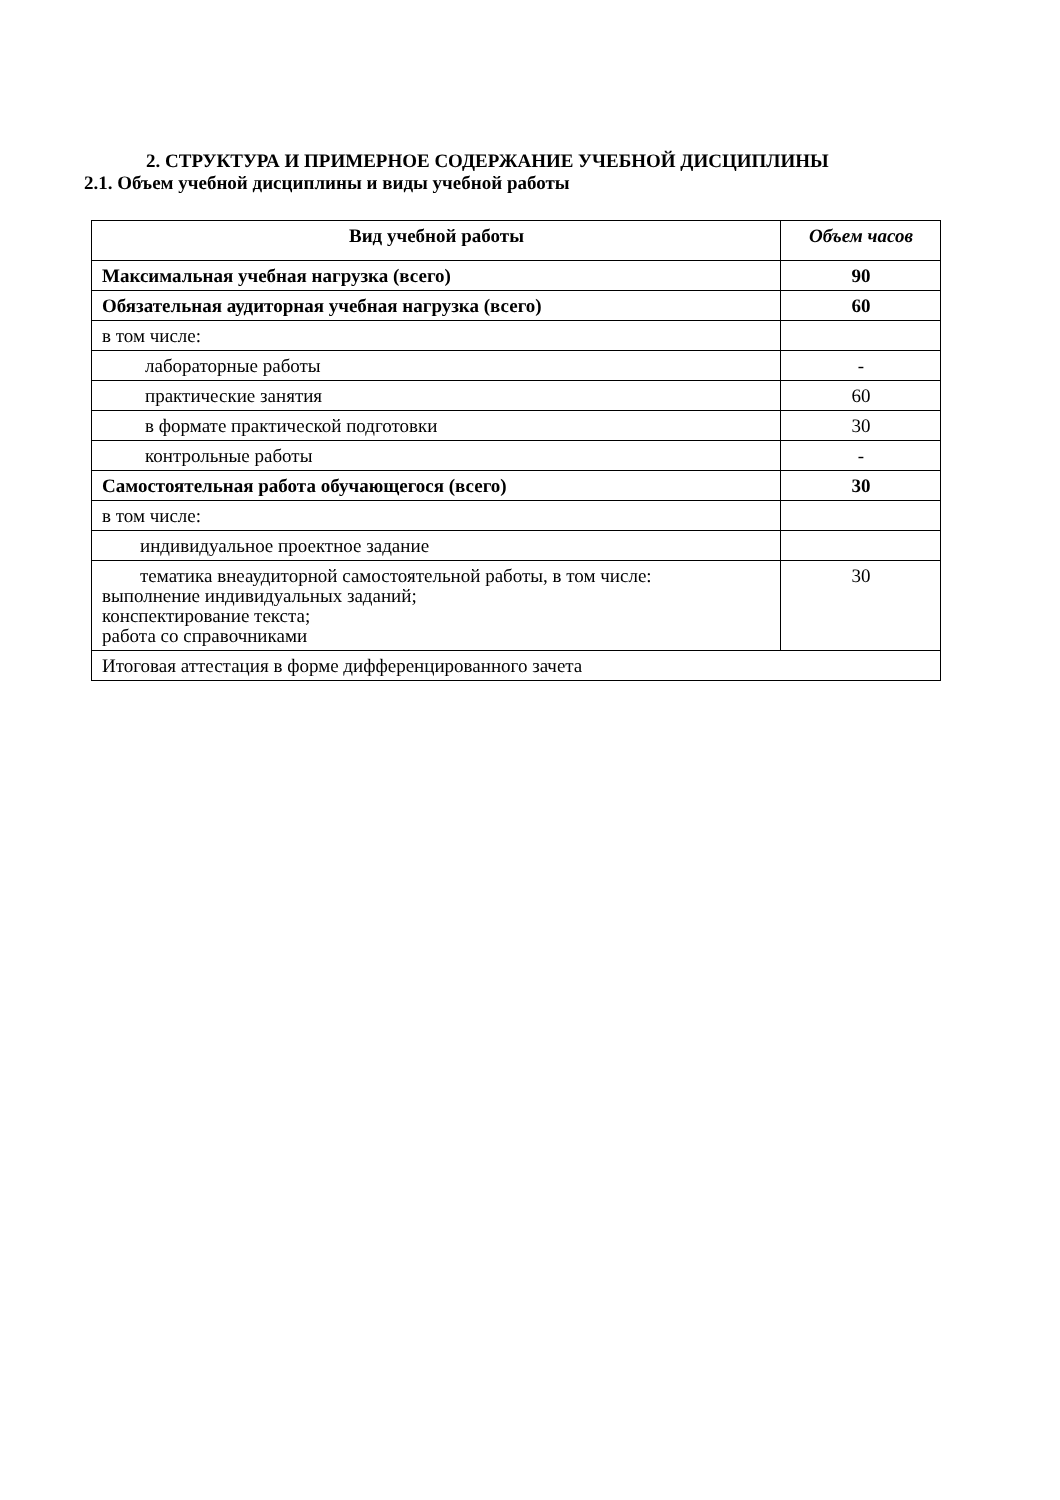2. СТРУКТУРА И ПРИМЕРНОЕ СОДЕРЖАНИЕ УЧЕБНОЙ ДИСЦИПЛИНЫ
2.1. Объем учебной дисциплины и виды учебной работы
| Вид учебной работы | Объем часов |
| --- | --- |
| Максимальная учебная нагрузка (всего) | 90 |
| Обязательная аудиторная учебная нагрузка (всего) | 60 |
| в том числе: | |
| лабораторные работы | - |
| практические занятия | 60 |
| в формате практической подготовки | 30 |
| контрольные работы | - |
| Самостоятельная работа обучающегося (всего) | 30 |
| в том числе: | |
| индивидуальное проектное задание | |
| тематика внеаудиторной самостоятельной работы, в том числе: выполнение индивидуальных заданий; конспектирование текста; работа со справочниками | 30 |
| Итоговая аттестация в форме дифференцированного зачета | |